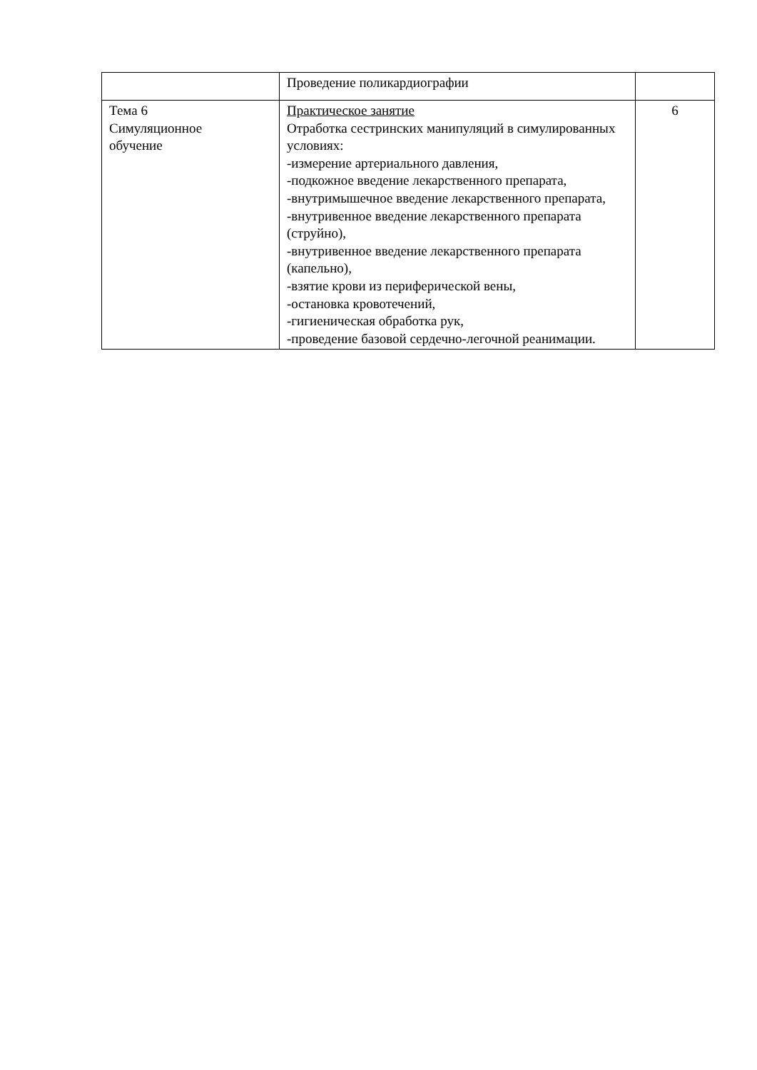| | Проведение поликардиографии | |
| Тема 6 Симуляционное обучение | Практическое занятие Отработка сестринских манипуляций в симулированных условиях: -измерение артериального давления, -подкожное введение лекарственного препарата, -внутримышечное введение лекарственного препарата, -внутривенное введение лекарственного препарата (струйно), -внутривенное введение лекарственного препарата (капельно), -взятие крови из периферической вены, -остановка кровотечений, -гигиеническая обработка рук, -проведение базовой сердечно-легочной реанимации. | 6 |